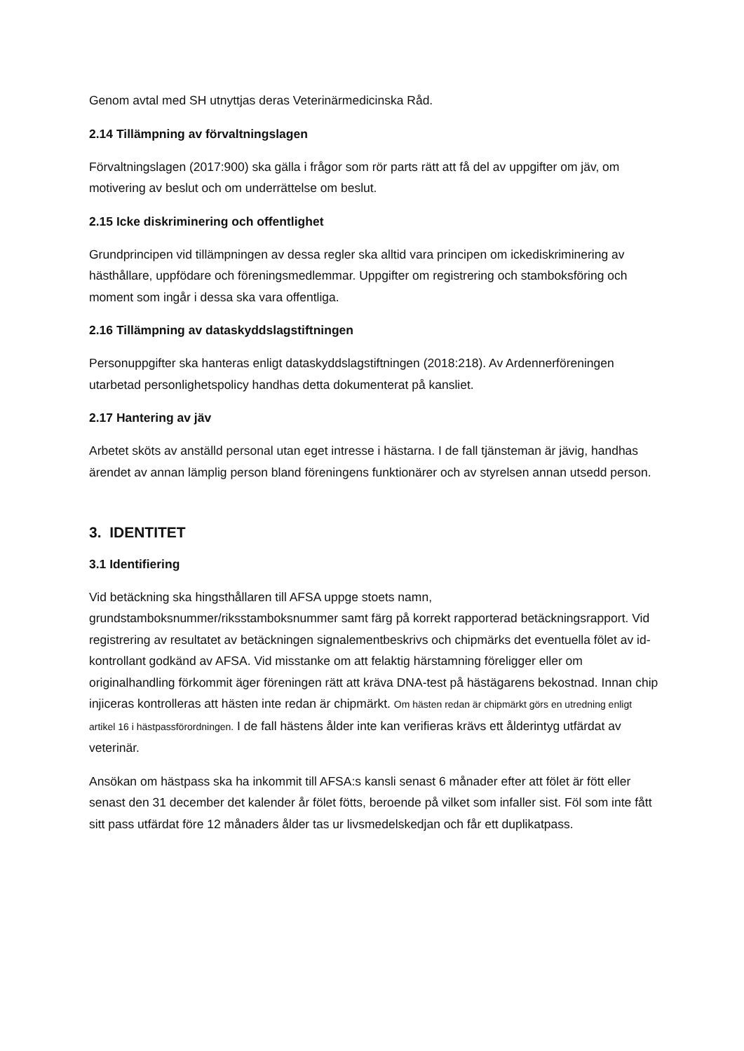Genom avtal med SH utnyttjas deras Veterinärmedicinska Råd.
2.14 Tillämpning av förvaltningslagen
Förvaltningslagen (2017:900) ska gälla i frågor som rör parts rätt att få del av uppgifter om jäv, om motivering av beslut och om underrättelse om beslut.
2.15 Icke diskriminering och offentlighet
Grundprincipen vid tillämpningen av dessa regler ska alltid vara principen om ickediskriminering av hästhållare, uppfödare och föreningsmedlemmar. Uppgifter om registrering och stamboksföring och moment som ingår i dessa ska vara offentliga.
2.16 Tillämpning av dataskyddslagstiftningen
Personuppgifter ska hanteras enligt dataskyddslagstiftningen (2018:218). Av Ardennerföreningen utarbetad personlighetspolicy handhas detta dokumenterat på kansliet.
2.17 Hantering av jäv
Arbetet sköts av anställd personal utan eget intresse i hästarna. I de fall tjänsteman är jävig, handhas ärendet av annan lämplig person bland föreningens funktionärer och av styrelsen annan utsedd person.
3. IDENTITET
3.1 Identifiering
Vid betäckning ska hingsthållaren till AFSA uppge stoets namn, grundstamboksnummer/riksstamboksnummer samt färg på korrekt rapporterad betäckningsrapport. Vid registrering av resultatet av betäckningen signalementbeskrivs och chipmärks det eventuella fölet av id-kontrollant godkänd av AFSA. Vid misstanke om att felaktig härstamning föreligger eller om originalhandling förkommit äger föreningen rätt att kräva DNA-test på hästägarens bekostnad. Innan chip injiceras kontrolleras att hästen inte redan är chipmärkt. Om hästen redan är chipmärkt görs en utredning enligt artikel 16 i hästpassförordningen. I de fall hästens ålder inte kan verifieras krävs ett ålderintyg utfärdat av veterinär.
Ansökan om hästpass ska ha inkommit till AFSA:s kansli senast 6 månader efter att fölet är fött eller senast den 31 december det kalender år fölet fötts, beroende på vilket som infaller sist. Föl som inte fått sitt pass utfärdat före 12 månaders ålder tas ur livsmedelskedjan och får ett duplikatpass.